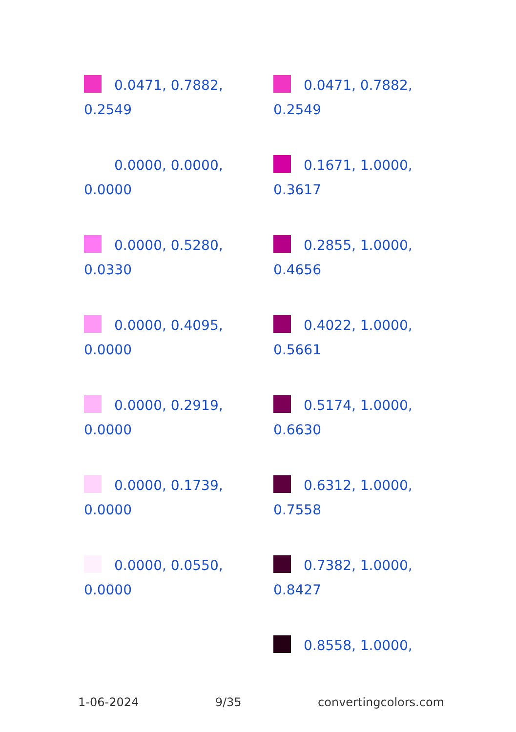0.0471, 0.7882, 0.2549
0.0000, 0.0000, 0.0000
0.0000, 0.5280, 0.0330
0.0000, 0.4095, 0.0000
0.0000, 0.2919, 0.0000
0.0000, 0.1739, 0.0000
0.0000, 0.0550, 0.0000
0.0471, 0.7882, 0.2549
0.1671, 1.0000, 0.3617
0.2855, 1.0000, 0.4656
0.4022, 1.0000, 0.5661
0.5174, 1.0000, 0.6630
0.6312, 1.0000, 0.7558
0.7382, 1.0000, 0.8427
0.8558, 1.0000,
1-06-2024 9/35 convertingcolors.com